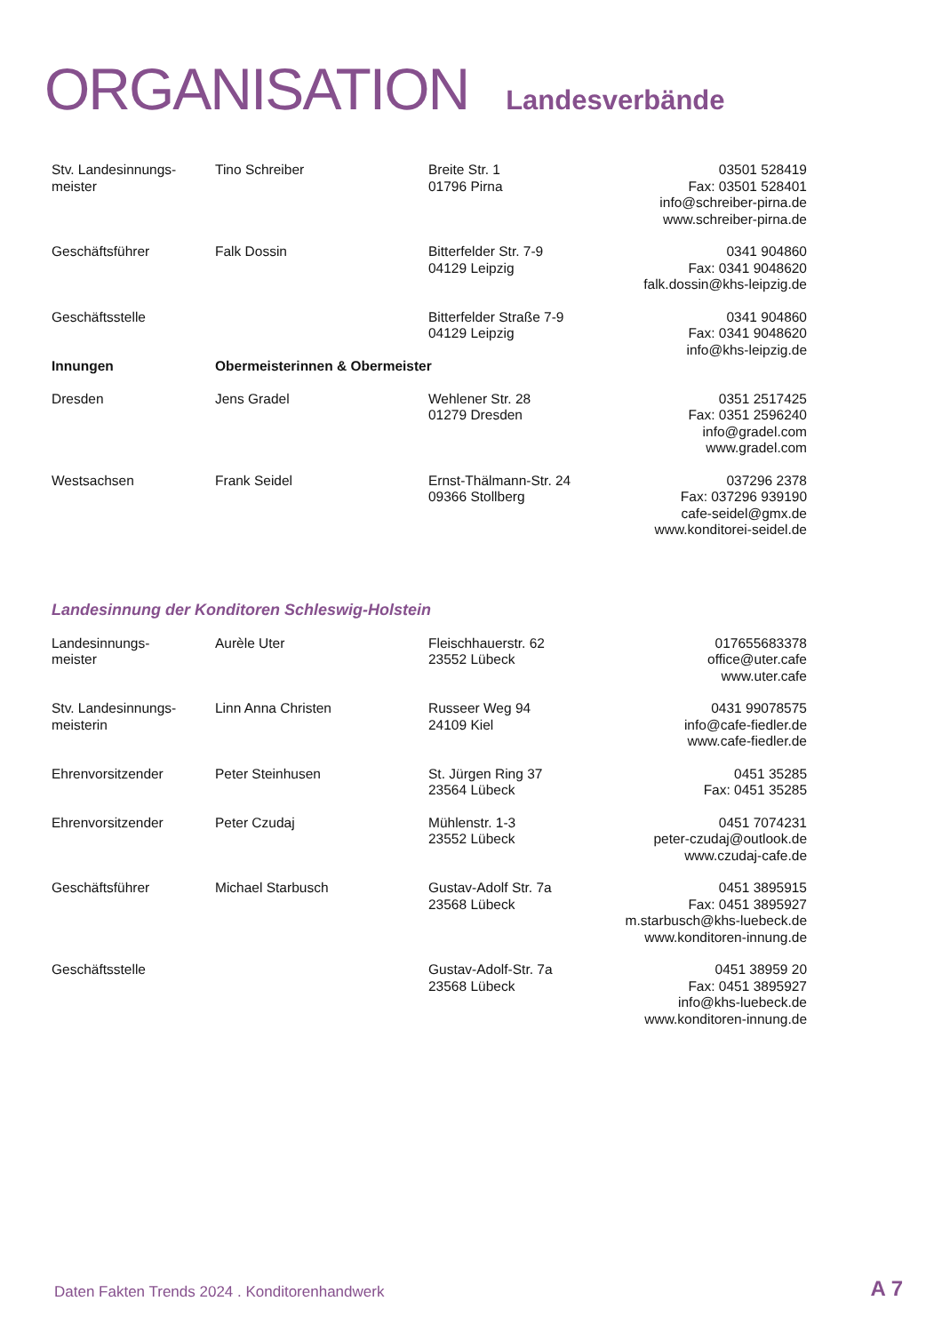ORGANISATION Landesverbände
| Stv. Landesinnungs- meister | Tino Schreiber | Breite Str. 1 01796 Pirna | 03501 528419 Fax: 03501 528401 info@schreiber-pirna.de www.schreiber-pirna.de |
| Geschäftsführer | Falk Dossin | Bitterfelder Str. 7-9 04129 Leipzig | 0341 904860 Fax: 0341 9048620 falk.dossin@khs-leipzig.de |
| Geschäftsstelle | | Bitterfelder Straße 7-9 04129 Leipzig | 0341 904860 Fax: 0341 9048620 info@khs-leipzig.de |
| Innungen | Obermeisterinnen & Obermeister | | |
| Dresden | Jens Gradel | Wehlener Str. 28 01279 Dresden | 0351 2517425 Fax: 0351 2596240 info@gradel.com www.gradel.com |
| Westsachsen | Frank Seidel | Ernst-Thälmann-Str. 24 09366 Stollberg | 037296 2378 Fax: 037296 939190 cafe-seidel@gmx.de www.konditorei-seidel.de |
Landesinnung der Konditoren Schleswig-Holstein
| Landesinnungs- meister | Aurèle Uter | Fleischhauerstr. 62 23552 Lübeck | 017655683378 office@uter.cafe www.uter.cafe |
| Stv. Landesinnungs- meisterin | Linn Anna Christen | Russeer Weg 94 24109 Kiel | 0431 99078575 info@cafe-fiedler.de www.cafe-fiedler.de |
| Ehrenvorsitzender | Peter Steinhusen | St. Jürgen Ring 37 23564 Lübeck | 0451 35285 Fax: 0451 35285 |
| Ehrenvorsitzender | Peter Czudaj | Mühlenstr. 1-3 23552 Lübeck | 0451 7074231 peter-czudaj@outlook.de www.czudaj-cafe.de |
| Geschäftsführer | Michael Starbusch | Gustav-Adolf Str. 7a 23568 Lübeck | 0451 3895915 Fax: 0451 3895927 m.starbusch@khs-luebeck.de www.konditoren-innung.de |
| Geschäftsstelle | | Gustav-Adolf-Str. 7a 23568 Lübeck | 0451 38959 20 Fax: 0451 3895927 info@khs-luebeck.de www.konditoren-innung.de |
Daten Fakten Trends 2024 . Konditorenhandwerk
A 7